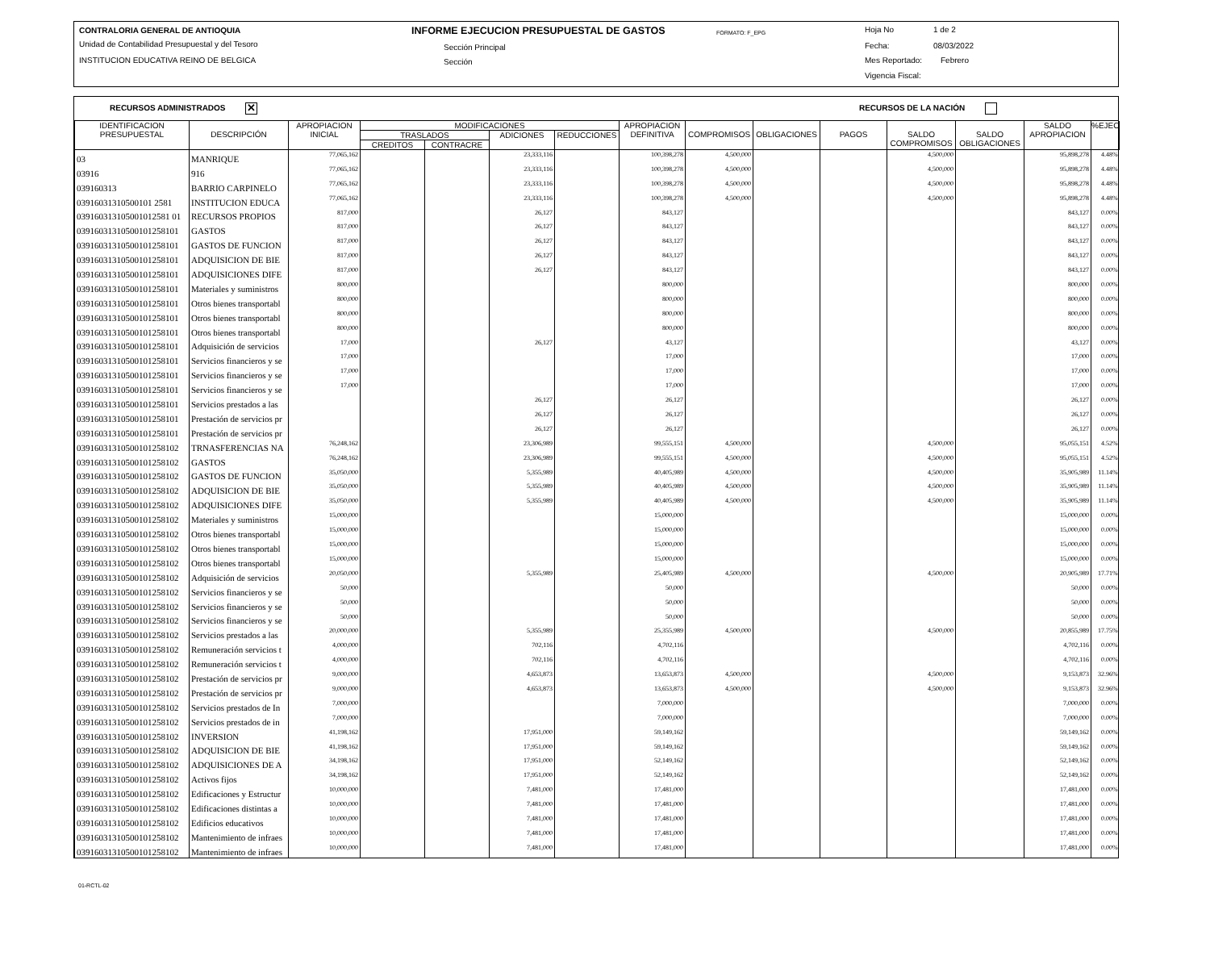CONTRALORIA GENERAL DE ANTIOQUIA
Unidad de Contabilidad Presupuestal y del Tesoro
INSTITUCION EDUCATIVA REINO DE BELGICA
INFORME EJECUCION PRESUPUESTAL DE GASTOS FORMATO: F_EPG
Sección Principal
Sección
Hoja No 1 de 2
Fecha: 08/03/2022
Mes Reportado: Febrero
Vigencia Fiscal:
RECURSOS ADMINISTRADOS ✕ RECURSOS DE LA NACIÓN
| IDENTIFICACION PRESUPUESTAL | DESCRIPCIÓN | APROPIACION INICIAL | MODIFICACIONES | | | | APROPIACION DEFINITIVA | COMPROMISOS | OBLIGACIONES | PAGOS | SALDO COMPROMISOS | SALDO OBLIGACIONES | SALDO APROPIACION | %EJEC |
| --- | --- | --- | --- | --- | --- | --- | --- | --- | --- | --- | --- | --- | --- | --- |
| | | | TRASLADOS | | ADICIONES | REDUCCIONES | | | | | | | | |
| | | | CREDITOS | CONTRACRE | | | | | | | | | | |
| 03 | MANRIQUE | 77,065,162 | | | 23,333,116 | | 100,398,278 | 4,500,000 | | | 4,500,000 | | 95,898,278 | 4.48% |
| 03916 | 916 | 77,065,162 | | | 23,333,116 | | 100,398,278 | 4,500,000 | | | 4,500,000 | | 95,898,278 | 4.48% |
| 039160313 | BARRIO CARPINELO | 77,065,162 | | | 23,333,116 | | 100,398,278 | 4,500,000 | | | 4,500,000 | | 95,898,278 | 4.48% |
| 03916031310500101 2581 | INSTITUCION EDUCA | 77,065,162 | | | 23,333,116 | | 100,398,278 | 4,500,000 | | | 4,500,000 | | 95,898,278 | 4.48% |
| 039160313105001012581 01 | RECURSOS PROPIOS | 817,000 | | | 26,127 | | 843,127 | | | | | | 843,127 | 0.00% |
| 03916031310500101258101 | GASTOS | 817,000 | | | 26,127 | | 843,127 | | | | | | 843,127 | 0.00% |
| 03916031310500101258101 | GASTOS DE FUNCION | 817,000 | | | 26,127 | | 843,127 | | | | | | 843,127 | 0.00% |
| 03916031310500101258101 | ADQUISICION DE BIE | 817,000 | | | 26,127 | | 843,127 | | | | | | 843,127 | 0.00% |
| 03916031310500101258101 | ADQUISICIONES DIFE | 817,000 | | | 26,127 | | 843,127 | | | | | | 843,127 | 0.00% |
| 03916031310500101258101 | Materiales y suministros | 800,000 | | | | | 800,000 | | | | | | 800,000 | 0.00% |
| 03916031310500101258101 | Otros bienes transportabl | 800,000 | | | | | 800,000 | | | | | | 800,000 | 0.00% |
| 03916031310500101258101 | Otros bienes transportabl | 800,000 | | | | | 800,000 | | | | | | 800,000 | 0.00% |
| 03916031310500101258101 | Otros bienes transportabl | 800,000 | | | | | 800,000 | | | | | | 800,000 | 0.00% |
| 03916031310500101258101 | Adquisición de servicios | 17,000 | | | 26,127 | | 43,127 | | | | | | 43,127 | 0.00% |
| 03916031310500101258101 | Servicios financieros y se | 17,000 | | | | | 17,000 | | | | | | 17,000 | 0.00% |
| 03916031310500101258101 | Servicios financieros y se | 17,000 | | | | | 17,000 | | | | | | 17,000 | 0.00% |
| 03916031310500101258101 | Servicios financieros y se | 17,000 | | | | | 17,000 | | | | | | 17,000 | 0.00% |
| 03916031310500101258101 | Servicios prestados a las | | | | 26,127 | | 26,127 | | | | | | 26,127 | 0.00% |
| 03916031310500101258101 | Prestación de servicios pr | | | | 26,127 | | 26,127 | | | | | | 26,127 | 0.00% |
| 03916031310500101258101 | Prestación de servicios pr | | | | 26,127 | | 26,127 | | | | | | 26,127 | 0.00% |
| 03916031310500101258102 | TRNASFERENCIAS NA | 76,248,162 | | | 23,306,989 | | 99,555,151 | 4,500,000 | | | 4,500,000 | | 95,055,151 | 4.52% |
| 03916031310500101258102 | GASTOS | 76,248,162 | | | 23,306,989 | | 99,555,151 | 4,500,000 | | | 4,500,000 | | 95,055,151 | 4.52% |
| 03916031310500101258102 | GASTOS DE FUNCION | 35,050,000 | | | 5,355,989 | | 40,405,989 | 4,500,000 | | | 4,500,000 | | 35,905,989 | 11.14% |
| 03916031310500101258102 | ADQUISICION DE BIE | 35,050,000 | | | 5,355,989 | | 40,405,989 | 4,500,000 | | | 4,500,000 | | 35,905,989 | 11.14% |
| 03916031310500101258102 | ADQUISICIONES DIFE | 35,050,000 | | | 5,355,989 | | 40,405,989 | 4,500,000 | | | 4,500,000 | | 35,905,989 | 11.14% |
| 03916031310500101258102 | Materiales y suministros | 15,000,000 | | | | | 15,000,000 | | | | | | 15,000,000 | 0.00% |
| 03916031310500101258102 | Otros bienes transportabl | 15,000,000 | | | | | 15,000,000 | | | | | | 15,000,000 | 0.00% |
| 03916031310500101258102 | Otros bienes transportabl | 15,000,000 | | | | | 15,000,000 | | | | | | 15,000,000 | 0.00% |
| 03916031310500101258102 | Otros bienes transportabl | 15,000,000 | | | | | 15,000,000 | | | | | | 15,000,000 | 0.00% |
| 03916031310500101258102 | Adquisición de servicios | 20,050,000 | | | 5,355,989 | | 25,405,989 | 4,500,000 | | | 4,500,000 | | 20,905,989 | 17.71% |
| 03916031310500101258102 | Servicios financieros y se | 50,000 | | | | | 50,000 | | | | | | 50,000 | 0.00% |
| 03916031310500101258102 | Servicios financieros y se | 50,000 | | | | | 50,000 | | | | | | 50,000 | 0.00% |
| 03916031310500101258102 | Servicios financieros y se | 50,000 | | | | | 50,000 | | | | | | 50,000 | 0.00% |
| 03916031310500101258102 | Servicios prestados a las | 20,000,000 | | | 5,355,989 | | 25,355,989 | 4,500,000 | | | 4,500,000 | | 20,855,989 | 17.75% |
| 03916031310500101258102 | Remuneración servicios t | 4,000,000 | | | 702,116 | | 4,702,116 | | | | | | 4,702,116 | 0.00% |
| 03916031310500101258102 | Remuneración servicios t | 4,000,000 | | | 702,116 | | 4,702,116 | | | | | | 4,702,116 | 0.00% |
| 03916031310500101258102 | Prestación de servicios pr | 9,000,000 | | | 4,653,873 | | 13,653,873 | 4,500,000 | | | 4,500,000 | | 9,153,873 | 32.96% |
| 03916031310500101258102 | Prestación de servicios pr | 9,000,000 | | | 4,653,873 | | 13,653,873 | 4,500,000 | | | 4,500,000 | | 9,153,873 | 32.96% |
| 03916031310500101258102 | Servicios prestados de In | 7,000,000 | | | | | 7,000,000 | | | | | | 7,000,000 | 0.00% |
| 03916031310500101258102 | Servicios prestados de in | 7,000,000 | | | | | 7,000,000 | | | | | | 7,000,000 | 0.00% |
| 03916031310500101258102 | INVERSION | 41,198,162 | | | 17,951,000 | | 59,149,162 | | | | | | 59,149,162 | 0.00% |
| 03916031310500101258102 | ADQUISICION DE BIE | 41,198,162 | | | 17,951,000 | | 59,149,162 | | | | | | 59,149,162 | 0.00% |
| 03916031310500101258102 | ADQUISICIONES DE A | 34,198,162 | | | 17,951,000 | | 52,149,162 | | | | | | 52,149,162 | 0.00% |
| 03916031310500101258102 | Activos fijos | 34,198,162 | | | 17,951,000 | | 52,149,162 | | | | | | 52,149,162 | 0.00% |
| 03916031310500101258102 | Edificaciones y Estructur | 10,000,000 | | | 7,481,000 | | 17,481,000 | | | | | | 17,481,000 | 0.00% |
| 03916031310500101258102 | Edificaciones distintas a | 10,000,000 | | | 7,481,000 | | 17,481,000 | | | | | | 17,481,000 | 0.00% |
| 03916031310500101258102 | Edificios educativos | 10,000,000 | | | 7,481,000 | | 17,481,000 | | | | | | 17,481,000 | 0.00% |
| 03916031310500101258102 | Mantenimiento de infraes | 10,000,000 | | | 7,481,000 | | 17,481,000 | | | | | | 17,481,000 | 0.00% |
| 03916031310500101258102 | Mantenimiento de infraes | 10,000,000 | | | 7,481,000 | | 17,481,000 | | | | | | 17,481,000 | 0.00% |
01-RCTL-02